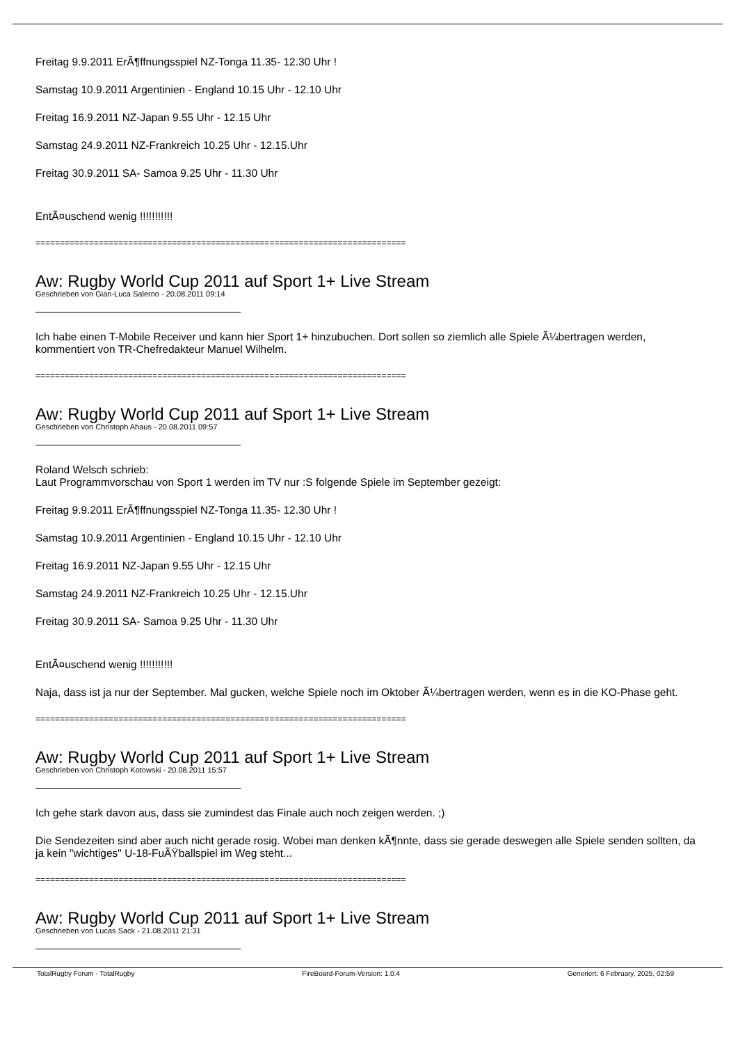Freitag 9.9.2011 ErÃ¶ffnungsspiel NZ-Tonga 11.35- 12.30 Uhr !
Samstag 10.9.2011 Argentinien - England 10.15 Uhr - 12.10 Uhr
Freitag 16.9.2011 NZ-Japan 9.55 Uhr - 12.15 Uhr
Samstag 24.9.2011 NZ-Frankreich 10.25 Uhr - 12.15.Uhr
Freitag 30.9.2011 SA- Samoa 9.25 Uhr - 11.30 Uhr
EntÃ¤uschend wenig !!!!!!!!!!!
============================================================================
Aw: Rugby World Cup 2011 auf Sport 1+ Live Stream
Geschrieben von Gian-Luca Salerno - 20.08.2011 09:14
Ich habe einen T-Mobile Receiver und kann hier Sport 1+ hinzubuchen. Dort sollen so ziemlich alle Spiele Ã¼bertragen werden, kommentiert von TR-Chefredakteur Manuel Wilhelm.
============================================================================
Aw: Rugby World Cup 2011 auf Sport 1+ Live Stream
Geschrieben von Christoph Ahaus - 20.08.2011 09:57
Roland Welsch schrieb:
Laut Programmvorschau von Sport 1 werden im TV nur :S folgende Spiele im September gezeigt:
Freitag 9.9.2011 ErÃ¶ffnungsspiel NZ-Tonga 11.35- 12.30 Uhr !
Samstag 10.9.2011 Argentinien - England 10.15 Uhr - 12.10 Uhr
Freitag 16.9.2011 NZ-Japan 9.55 Uhr - 12.15 Uhr
Samstag 24.9.2011 NZ-Frankreich 10.25 Uhr - 12.15.Uhr
Freitag 30.9.2011 SA- Samoa 9.25 Uhr - 11.30 Uhr
EntÃ¤uschend wenig !!!!!!!!!!!
Naja, dass ist ja nur der September. Mal gucken, welche Spiele noch im Oktober Ã¼bertragen werden, wenn es in die KO-Phase geht.
============================================================================
Aw: Rugby World Cup 2011 auf Sport 1+ Live Stream
Geschrieben von Christoph Kotowski - 20.08.2011 15:57
Ich gehe stark davon aus, dass sie zumindest das Finale auch noch zeigen werden. ;)
Die Sendezeiten sind aber auch nicht gerade rosig. Wobei man denken kÃ¶nnte, dass sie gerade deswegen alle Spiele senden sollten, da ja kein "wichtiges" U-18-FuÃŸballspiel im Weg steht...
============================================================================
Aw: Rugby World Cup 2011 auf Sport 1+ Live Stream
Geschrieben von Lucas Sack - 21.08.2011 21:31
TotalRugby Forum - TotalRugby FireBoard-Forum-Version: 1.0.4 Generiert: 6 February, 2025, 02:59